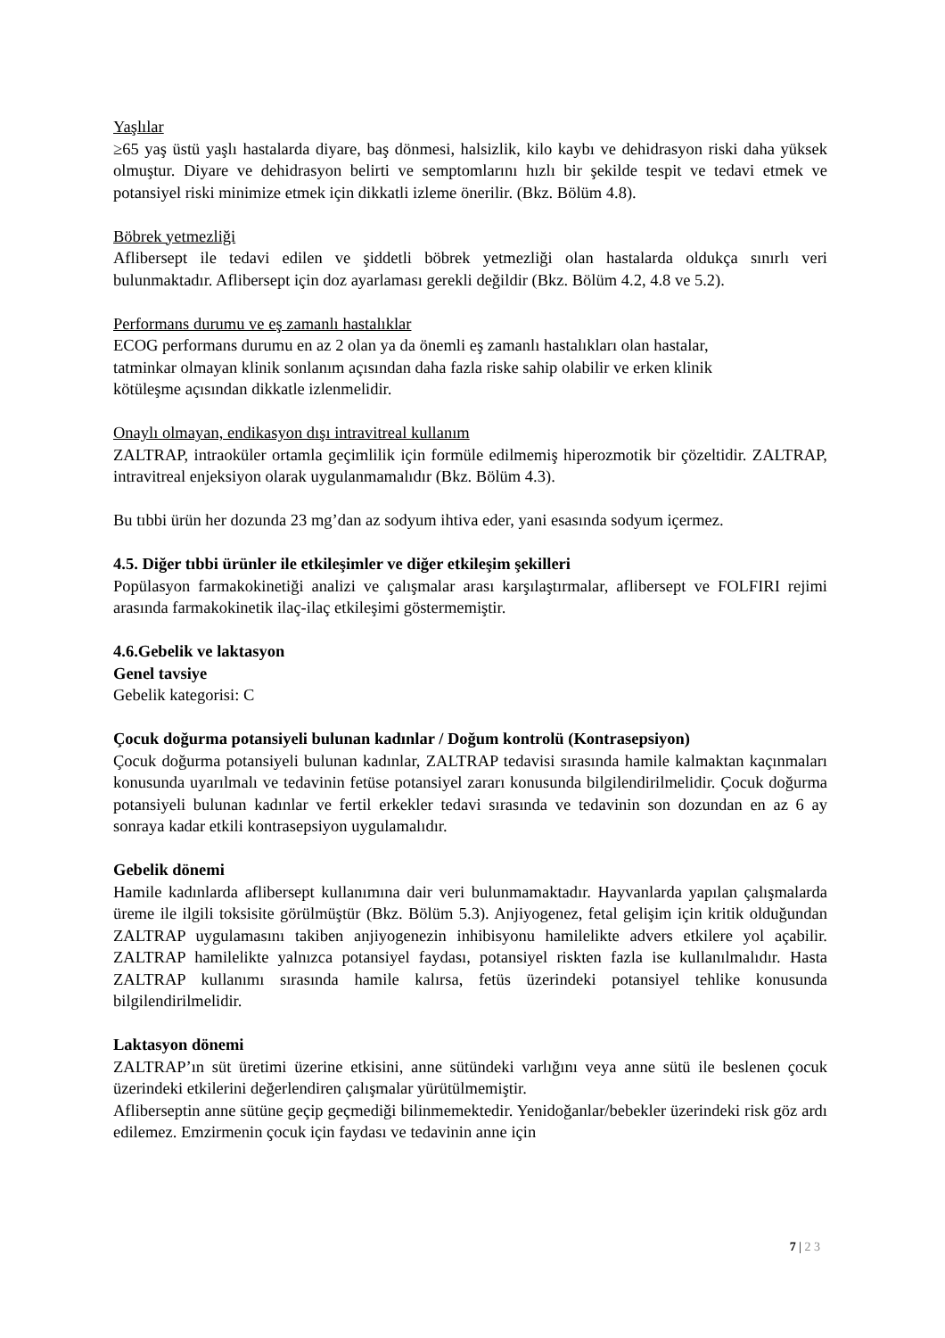Yaşlılar
≥65 yaş üstü yaşlı hastalarda diyare, baş dönmesi, halsizlik, kilo kaybı ve dehidrasyon riski daha yüksek olmuştur. Diyare ve dehidrasyon belirti ve semptomlarını hızlı bir şekilde tespit ve tedavi etmek ve potansiyel riski minimize etmek için dikkatli izleme önerilir. (Bkz. Bölüm 4.8).
Böbrek yetmezliği
Aflibersept ile tedavi edilen ve şiddetli böbrek yetmezliği olan hastalarda oldukça sınırlı veri bulunmaktadır. Aflibersept için doz ayarlaması gerekli değildir (Bkz. Bölüm 4.2, 4.8 ve 5.2).
Performans durumu ve eş zamanlı hastalıklar
ECOG performans durumu en az 2 olan ya da önemli eş zamanlı hastalıkları olan hastalar,
tatminkar olmayan klinik sonlanım açısından daha fazla riske sahip olabilir ve erken klinik
kötüleşme açısından dikkatle izlenmelidir.
Onaylı olmayan, endikasyon dışı intravitreal kullanım
ZALTRAP, intraoküler ortamla geçimlilik için formüle edilmemiş hiperozmotik bir çözeltidir. ZALTRAP, intravitreal enjeksiyon olarak uygulanmamalıdır (Bkz. Bölüm 4.3).
Bu tıbbi ürün her dozunda 23 mg’dan az sodyum ihtiva eder, yani esasında sodyum içermez.
4.5. Diğer tıbbi ürünler ile etkileşimler ve diğer etkileşim şekilleri
Popülasyon farmakokinetiği analizi ve çalışmalar arası karşılaştırmalar, aflibersept ve FOLFIRI rejimi arasında farmakokinetik ilaç-ilaç etkileşimi göstermemiştir.
4.6.Gebelik ve laktasyon
Genel tavsiye
Gebelik kategorisi: C
Çocuk doğurma potansiyeli bulunan kadınlar / Doğum kontrolü (Kontrasepsiyon)
Çocuk doğurma potansiyeli bulunan kadınlar, ZALTRAP tedavisi sırasında hamile kalmaktan kaçınmaları konusunda uyarılmalı ve tedavinin fetüse potansiyel zararı konusunda bilgilendirilmelidir. Çocuk doğurma potansiyeli bulunan kadınlar ve fertil erkekler tedavi sırasında ve tedavinin son dozundan en az 6 ay sonraya kadar etkili kontrasepsiyon uygulamalıdır.
Gebelik dönemi
Hamile kadınlarda aflibersept kullanımına dair veri bulunmamaktadır. Hayvanlarda yapılan çalışmalarda üreme ile ilgili toksisite görülmüştür (Bkz. Bölüm 5.3). Anjiyogenez, fetal gelişim için kritik olduğundan ZALTRAP uygulamasını takiben anjiyogenezin inhibisyonu hamilelikte advers etkilere yol açabilir. ZALTRAP hamilelikte yalnızca potansiyel faydası, potansiyel riskten fazla ise kullanılmalıdır. Hasta ZALTRAP kullanımı sırasında hamile kalırsa, fetüs üzerindeki potansiyel tehlike konusunda bilgilendirilmelidir.
Laktasyon dönemi
ZALTRAP’ın süt üretimi üzerine etkisini, anne sütündeki varlığını veya anne sütü ile beslenen çocuk üzerindeki etkilerini değerlendiren çalışmalar yürütülmemiştir.
Afliberseptin anne sütüne geçip geçmediği bilinmemektedir. Yenidoğanlar/bebekler üzerindeki risk göz ardı edilemez. Emzirmenin çocuk için faydası ve tedavinin anne için
7 | 2 3